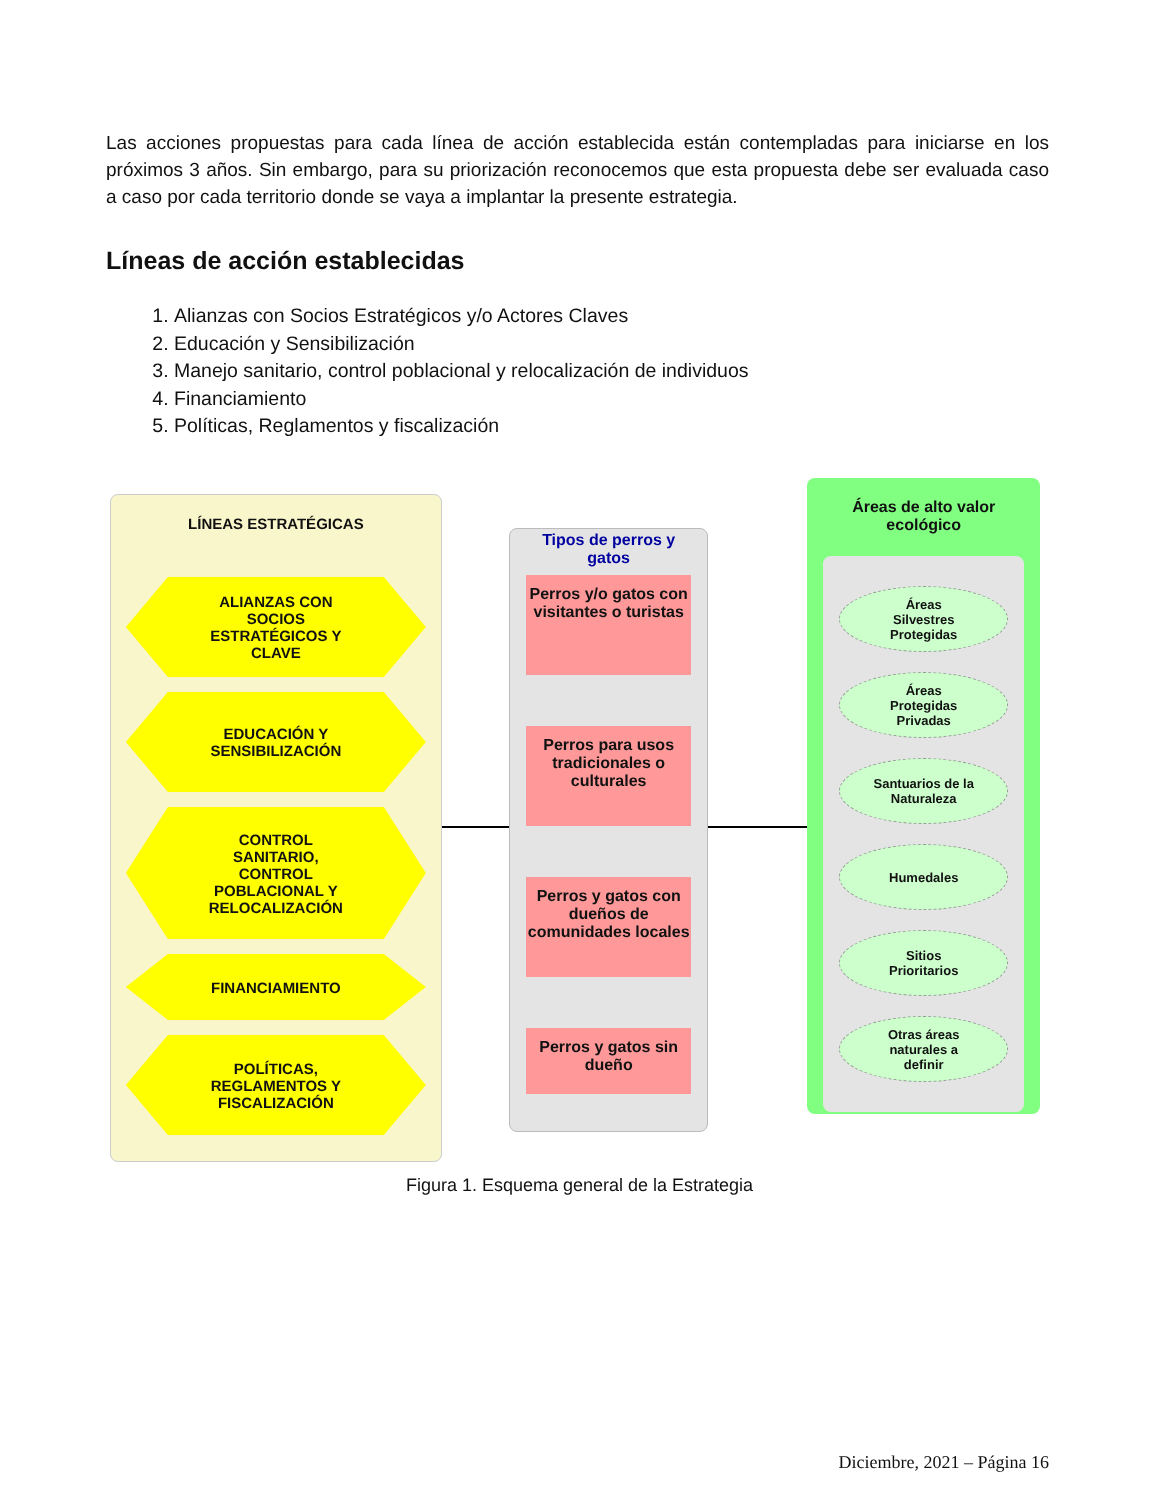Las acciones propuestas para cada línea de acción establecida están contempladas para iniciarse en los próximos 3 años. Sin embargo, para su priorización reconocemos que esta propuesta debe ser evaluada caso a caso por cada territorio donde se vaya a implantar la presente estrategia.
Líneas de acción establecidas
1. Alianzas con Socios Estratégicos y/o Actores Claves
2. Educación y Sensibilización
3. Manejo sanitario, control poblacional y relocalización de individuos
4. Financiamiento
5. Políticas, Reglamentos y fiscalización
LÍNEAS ESTRATÉGICAS
ALIANZAS CON SOCIOS ESTRATÉGICOS Y CLAVE
EDUCACIÓN Y SENSIBILIZACIÓN
CONTROL SANITARIO, CONTROL POBLACIONAL Y RELOCALIZACIÓN
FINANCIAMIENTO
POLÍTICAS, REGLAMENTOS Y FISCALIZACIÓN
Tipos de perros y gatos
Perros y/o gatos con visitantes o turistas
Perros para usos tradicionales o culturales
Perros y gatos con dueños de comunidades locales
Perros y gatos sin dueño
Áreas de alto valor ecológico
Áreas
Silvestres
Protegidas
Áreas
Protegidas
Privadas
Santuarios de la
Naturaleza
Humedales
Sitios
Prioritarios
Otras áreas
naturales a
definir
Figura 1. Esquema general de la Estrategia
Diciembre, 2021 – Página 16